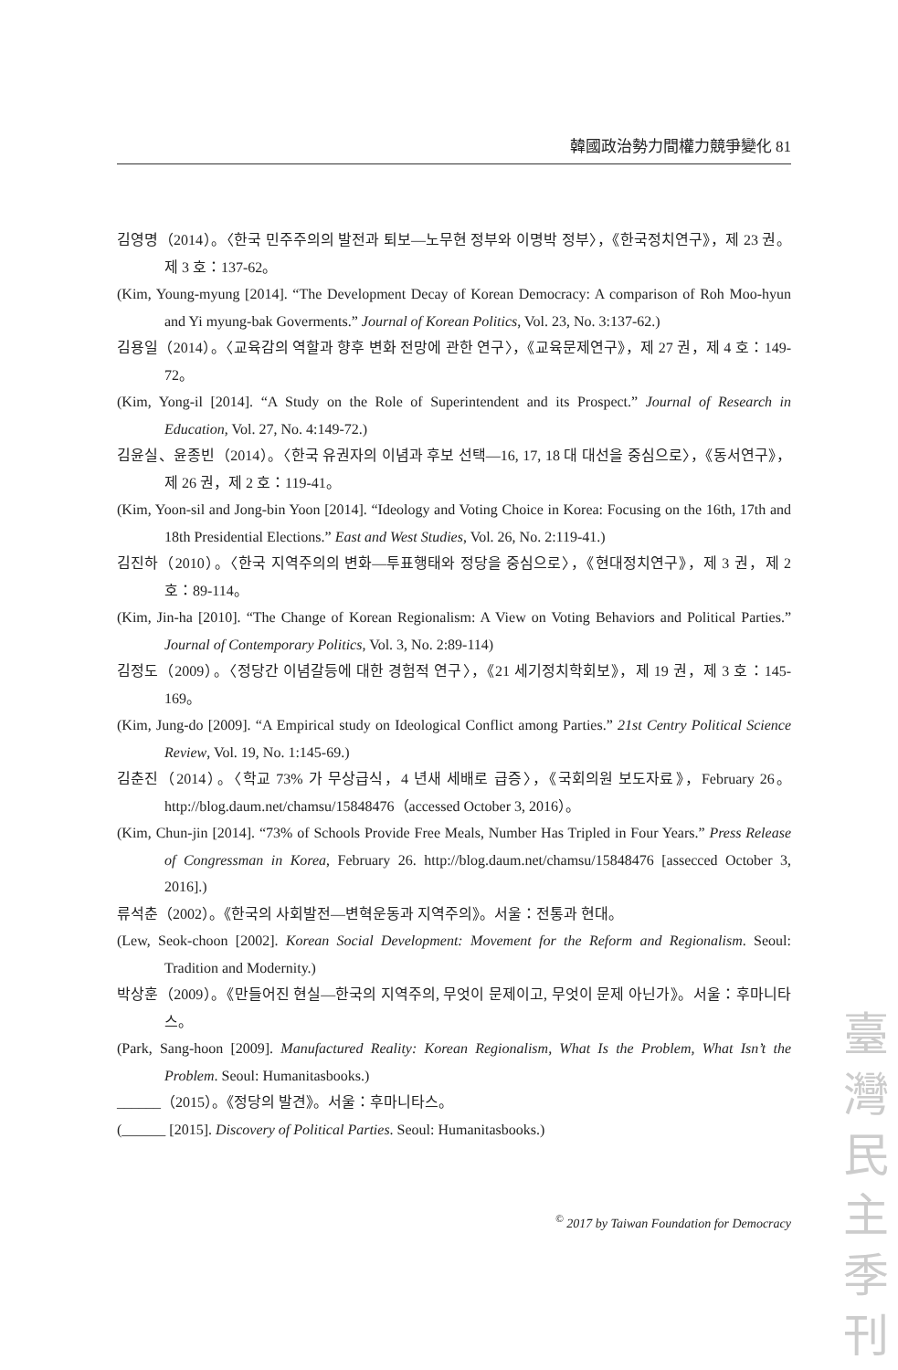韓國政治勢力間權力競爭變化 81
김영명（2014）。〈한국 민주주의의 발전과 퇴보—노무현 정부와 이명박 정부〉，《한국정치연구》，제 23 권。제 3 호：137-62。
(Kim, Young-myung [2014]. “The Development Decay of Korean Democracy: A comparison of Roh Moo-hyun and Yi myung-bak Goverments.” Journal of Korean Politics, Vol. 23, No. 3:137-62.)
김용일（2014）。〈교육감의 역할과 향후 변화 전망에 관한 연구〉，《교육문제연구》，제 27 권，제 4 호：149-72。
(Kim, Yong-il [2014]. “A Study on the Role of Superintendent and its Prospect.” Journal of Research in Education, Vol. 27, No. 4:149-72.)
김윤실、윤종빈（2014）。〈한국 유권자의 이념과 후보 선택—16, 17, 18 대 대선을 중심으로〉，《동서연구》，제 26 권，제 2 호：119-41。
(Kim, Yoon-sil and Jong-bin Yoon [2014]. “Ideology and Voting Choice in Korea: Focusing on the 16th, 17th and 18th Presidential Elections.” East and West Studies, Vol. 26, No. 2:119-41.)
김진하（2010）。〈한국 지역주의의 변화—투표행태와 정당을 중심으로〉，《현대정치연구》，제 3 권，제 2 호：89-114。
(Kim, Jin-ha [2010]. “The Change of Korean Regionalism: A View on Voting Behaviors and Political Parties.” Journal of Contemporary Politics, Vol. 3, No. 2:89-114)
김정도（2009）。〈정당간 이념갈등에 대한 경험적 연구〉，《21 세기정치학회보》，제 19 권，제 3 호：145-169。
(Kim, Jung-do [2009]. “A Empirical study on Ideological Conflict among Parties.” 21st Centry Political Science Review, Vol. 19, No. 1:145-69.)
김춘진（2014）。〈학교 73% 가 무상급식，4 년새 세배로 급증〉，《국회의원 보도자료》，February 26。http://blog.daum.net/chamsu/15848476（accessed October 3, 2016）。
(Kim, Chun-jin [2014]. “73% of Schools Provide Free Meals, Number Has Tripled in Four Years.” Press Release of Congressman in Korea, February 26. http://blog.daum.net/chamsu/15848476 [assecced October 3, 2016].)
류석춘（2002）。《한국의 사회발전—변혁운동과 지역주의》。서울：전통과 현대。
(Lew, Seok-choon [2002]. Korean Social Development: Movement for the Reform and Regionalism. Seoul: Tradition and Modernity.)
박상훈（2009）。《만들어진 현실—한국의 지역주의, 무엇이 문제이고, 무엇이 문제 아닌가》。서울：후마니타스。
(Park, Sang-hoon [2009]. Manufactured Reality: Korean Regionalism, What Is the Problem, What Isn’t the Problem. Seoul: Humanitasbooks.)
______（2015）。《정당의 발견》。서울：후마니타스。
(______ [2015]. Discovery of Political Parties. Seoul: Humanitasbooks.)
<sup>©</sup> 2017 by Taiwan Foundation for Democracy
臺
灣
民
主
季
刊